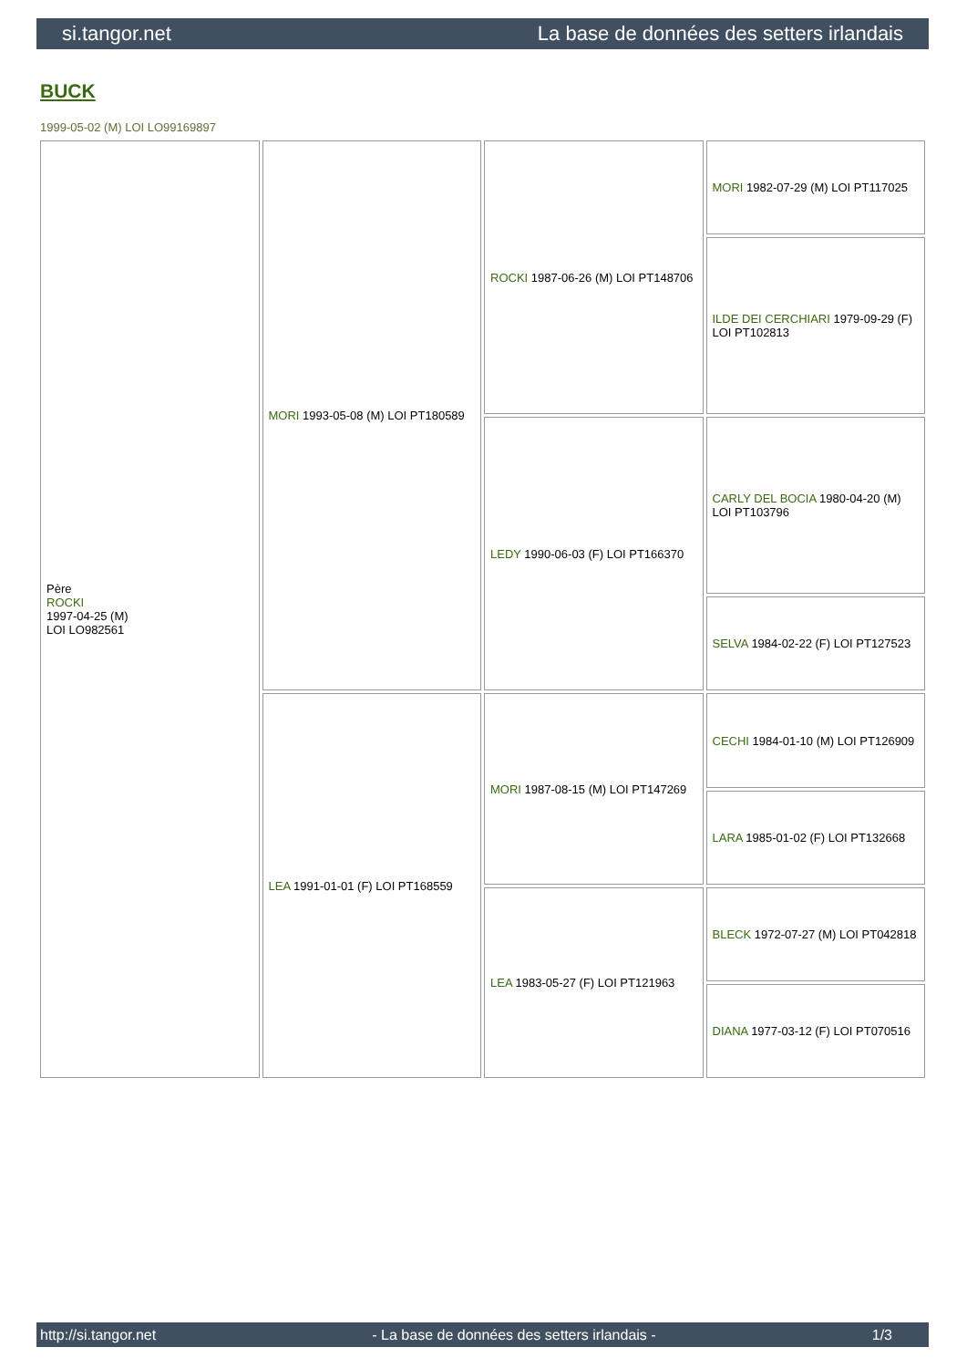si.tangor.net La base de données des setters irlandais
BUCK
1999-05-02 (M) LOI LO99169897
| Père ROCKI 1997-04-25 (M) LOI LO982561 | MORI 1993-05-08 (M) LOI PT180589 | ROCKI 1987-06-26 (M) LOI PT148706 | MORI 1982-07-29 (M) LOI PT117025 |
| | | | ILDE DEI CERCHIARI 1979-09-29 (F) LOI PT102813 |
| | | LEDY 1990-06-03 (F) LOI PT166370 | CARLY DEL BOCIA 1980-04-20 (M) LOI PT103796 |
| | | | SELVA 1984-02-22 (F) LOI PT127523 |
| | LEA 1991-01-01 (F) LOI PT168559 | MORI 1987-08-15 (M) LOI PT147269 | CECHI 1984-01-10 (M) LOI PT126909 |
| | | | LARA 1985-01-02 (F) LOI PT132668 |
| | | LEA 1983-05-27 (F) LOI PT121963 | BLECK 1972-07-27 (M) LOI PT042818 |
| | | | DIANA 1977-03-12 (F) LOI PT070516 |
http://si.tangor.net - La base de données des setters irlandais - 1/3